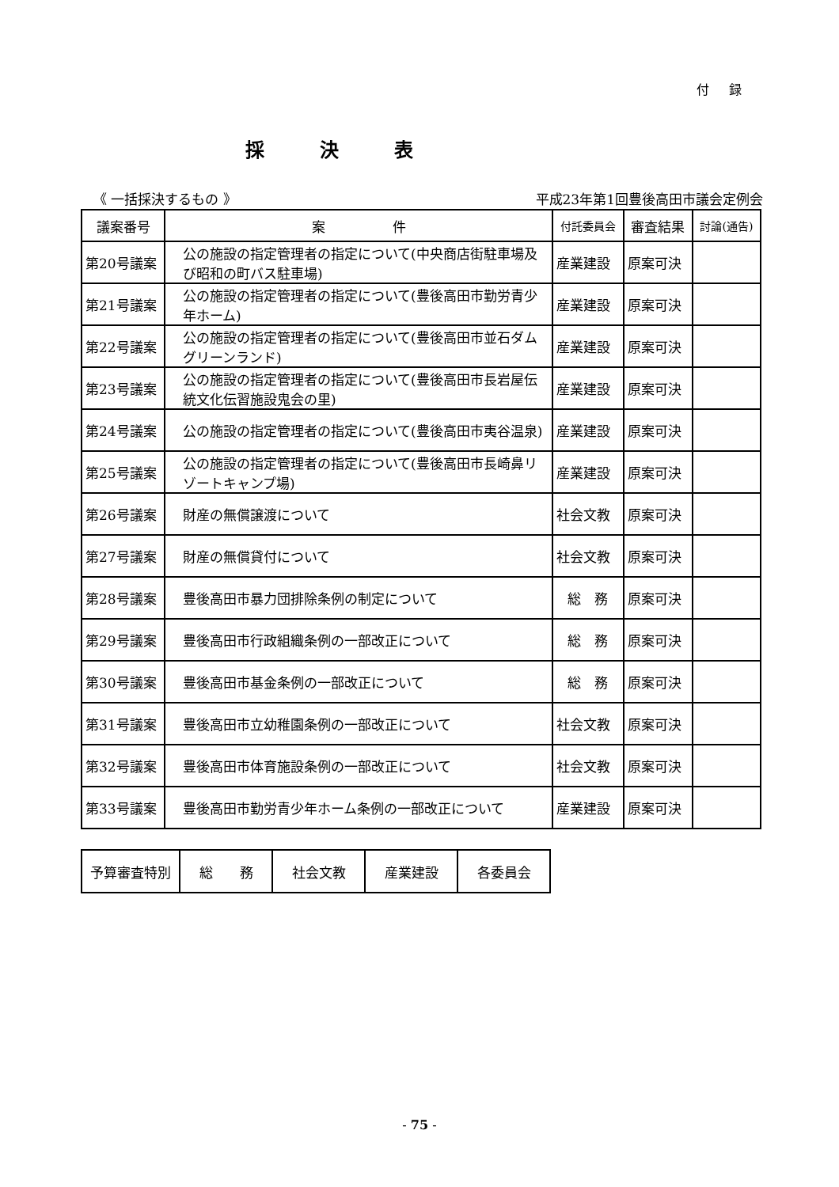付 録
採決表
《 一括採決するもの 》 平成23年第1回豊後高田市議会定例会
| 議案番号 | 案 件 | 付託委員会 | 審査結果 | 討論(通告) |
| --- | --- | --- | --- | --- |
| 第20号議案 | 公の施設の指定管理者の指定について(中央商店街駐車場及び昭和の町バス駐車場) | 産業建設 | 原案可決 | |
| 第21号議案 | 公の施設の指定管理者の指定について(豊後高田市勤労青少年ホーム) | 産業建設 | 原案可決 | |
| 第22号議案 | 公の施設の指定管理者の指定について(豊後高田市並石ダムグリーンランド) | 産業建設 | 原案可決 | |
| 第23号議案 | 公の施設の指定管理者の指定について(豊後高田市長岩屋伝統文化伝習施設鬼会の里) | 産業建設 | 原案可決 | |
| 第24号議案 | 公の施設の指定管理者の指定について(豊後高田市夷谷温泉) | 産業建設 | 原案可決 | |
| 第25号議案 | 公の施設の指定管理者の指定について(豊後高田市長崎鼻リゾートキャンプ場) | 産業建設 | 原案可決 | |
| 第26号議案 | 財産の無償譲渡について | 社会文教 | 原案可決 | |
| 第27号議案 | 財産の無償貸付について | 社会文教 | 原案可決 | |
| 第28号議案 | 豊後高田市暴力団排除条例の制定について | 総 務 | 原案可決 | |
| 第29号議案 | 豊後高田市行政組織条例の一部改正について | 総 務 | 原案可決 | |
| 第30号議案 | 豊後高田市基金条例の一部改正について | 総 務 | 原案可決 | |
| 第31号議案 | 豊後高田市立幼稚園条例の一部改正について | 社会文教 | 原案可決 | |
| 第32号議案 | 豊後高田市体育施設条例の一部改正について | 社会文教 | 原案可決 | |
| 第33号議案 | 豊後高田市勤労青少年ホーム条例の一部改正について | 産業建設 | 原案可決 | |
| 予算審査特別 | 総 務 | 社会文教 | 産業建設 | 各委員会 |
- 75 -